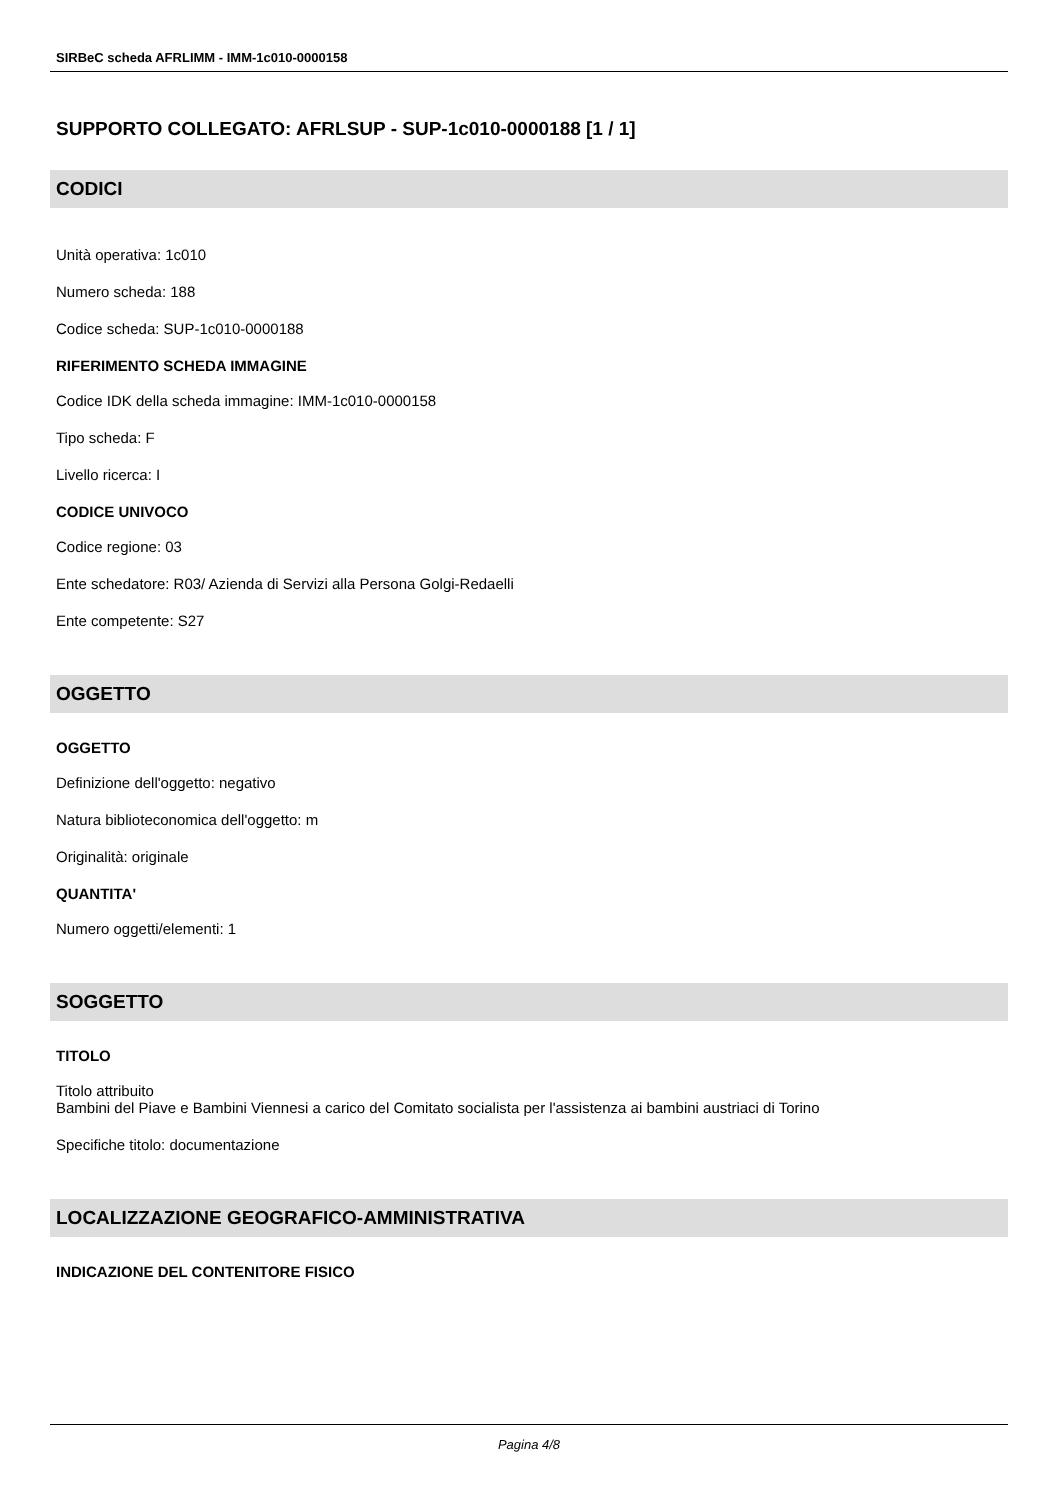SIRBeC scheda AFRLIMM - IMM-1c010-0000158
SUPPORTO COLLEGATO: AFRLSUP - SUP-1c010-0000188 [1 / 1]
CODICI
Unità operativa: 1c010
Numero scheda: 188
Codice scheda: SUP-1c010-0000188
RIFERIMENTO SCHEDA IMMAGINE
Codice IDK della scheda immagine: IMM-1c010-0000158
Tipo scheda: F
Livello ricerca: I
CODICE UNIVOCO
Codice regione: 03
Ente schedatore: R03/ Azienda di Servizi alla Persona Golgi-Redaelli
Ente competente: S27
OGGETTO
OGGETTO
Definizione dell'oggetto: negativo
Natura biblioteconomica dell'oggetto: m
Originalità: originale
QUANTITA'
Numero oggetti/elementi: 1
SOGGETTO
TITOLO
Titolo attribuito
Bambini del Piave e Bambini Viennesi a carico del Comitato socialista per l'assistenza ai bambini austriaci di Torino
Specifiche titolo: documentazione
LOCALIZZAZIONE GEOGRAFICO-AMMINISTRATIVA
INDICAZIONE DEL CONTENITORE FISICO
Pagina 4/8